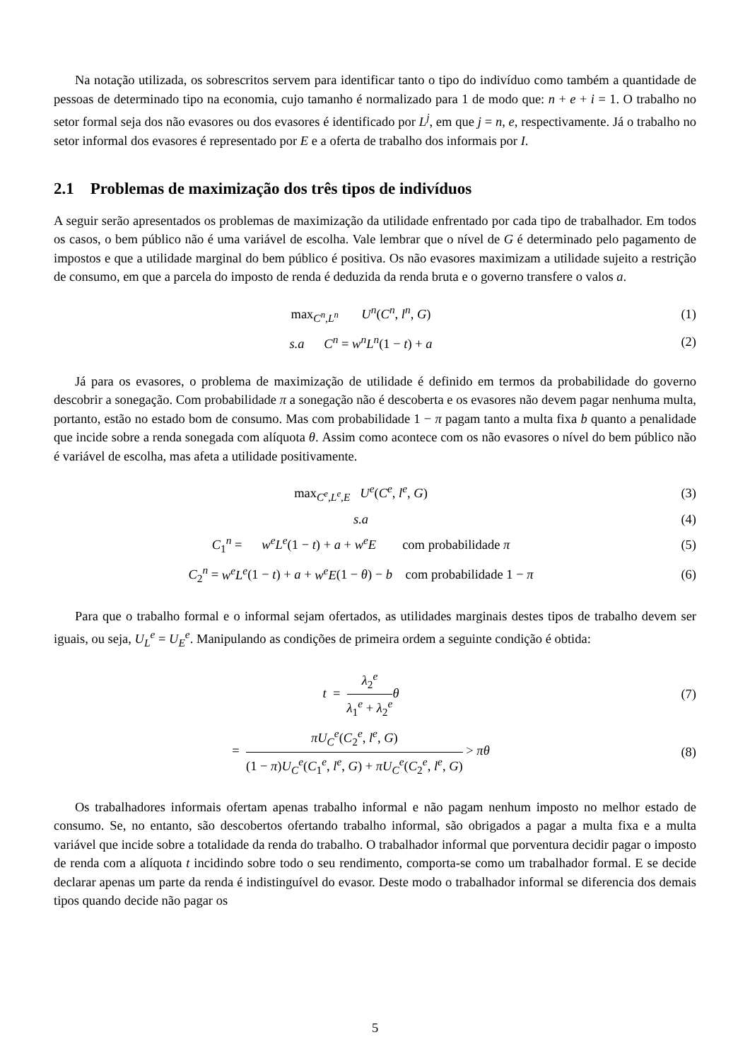Na notação utilizada, os sobrescritos servem para identificar tanto o tipo do indivíduo como também a quantidade de pessoas de determinado tipo na economia, cujo tamanho é normalizado para 1 de modo que: n + e + i = 1. O trabalho no setor formal seja dos não evasores ou dos evasores é identificado por L<sup>j</sup>, em que j = n, e, respectivamente. Já o trabalho no setor informal dos evasores é representado por E e a oferta de trabalho dos informais por I.
2.1 Problemas de maximização dos três tipos de indivíduos
A seguir serão apresentados os problemas de maximização da utilidade enfrentado por cada tipo de trabalhador. Em todos os casos, o bem público não é uma variável de escolha. Vale lembrar que o nível de G é determinado pelo pagamento de impostos e que a utilidade marginal do bem público é positiva. Os não evasores maximizam a utilidade sujeito a restrição de consumo, em que a parcela do imposto de renda é deduzida da renda bruta e o governo transfere o valos a.
max<sub>C<sup>n</sup>,L<sup>n</sup></sub> U<sup>n</sup>(C<sup>n</sup>, l<sup>n</sup>, G) (1)
s.a C<sup>n</sup> = w<sup>n</sup>L<sup>n</sup>(1 − t) + a (2)
Já para os evasores, o problema de maximização de utilidade é definido em termos da probabilidade do governo descobrir a sonegação. Com probabilidade π a sonegação não é descoberta e os evasores não devem pagar nenhuma multa, portanto, estão no estado bom de consumo. Mas com probabilidade 1 − π pagam tanto a multa fixa b quanto a penalidade que incide sobre a renda sonegada com alíquota θ. Assim como acontece com os não evasores o nível do bem público não é variável de escolha, mas afeta a utilidade positivamente.
max<sub>C<sup>e</sup>,L<sup>e</sup>,E</sub> U<sup>e</sup>(C<sup>e</sup>, l<sup>e</sup>, G) (3)
s.a (4)
C<sub>1</sub><sup>n</sup> = w<sup>e</sup>L<sup>e</sup>(1 − t) + a + w<sup>e</sup>E com probabilidade π
(5)
C<sub>2</sub><sup>n</sup> = w<sup>e</sup>L<sup>e</sup>(1 − t) + a + w<sup>e</sup>E(1 − θ) − b com probabilidade 1 − π
(6)
Para que o trabalho formal e o informal sejam ofertados, as utilidades marginais destes tipos de trabalho devem ser iguais, ou seja, U<sub>L</sub><sup>e</sup> = U<sub>E</sub><sup>e</sup>. Manipulando as condições de primeira ordem a seguinte condição é obtida:
t = λ<sub>2</sub><sup>e</sup> λ<sub>1</sub><sup>e</sup> + λ<sub>2</sub><sup>e</sup> θ (7)
= πU<sub>C</sub><sup>e</sup>(C<sub>2</sub><sup>e</sup>, l<sup>e</sup>, G) (1 − π)U<sub>C</sub><sup>e</sup>(C<sub>1</sub><sup>e</sup>, l<sup>e</sup>, G) + πU<sub>C</sub><sup>e</sup>(C<sub>2</sub><sup>e</sup>, l<sup>e</sup>, G) > πθ
(8)
Os trabalhadores informais ofertam apenas trabalho informal e não pagam nenhum imposto no melhor estado de consumo. Se, no entanto, são descobertos ofertando trabalho informal, são obrigados a pagar a multa fixa e a multa variável que incide sobre a totalidade da renda do trabalho. O trabalhador informal que porventura decidir pagar o imposto de renda com a alíquota t incidindo sobre todo o seu rendimento, comporta-se como um trabalhador formal. E se decide declarar apenas um parte da renda é indistinguível do evasor. Deste modo o trabalhador informal se diferencia dos demais tipos quando decide não pagar os
5